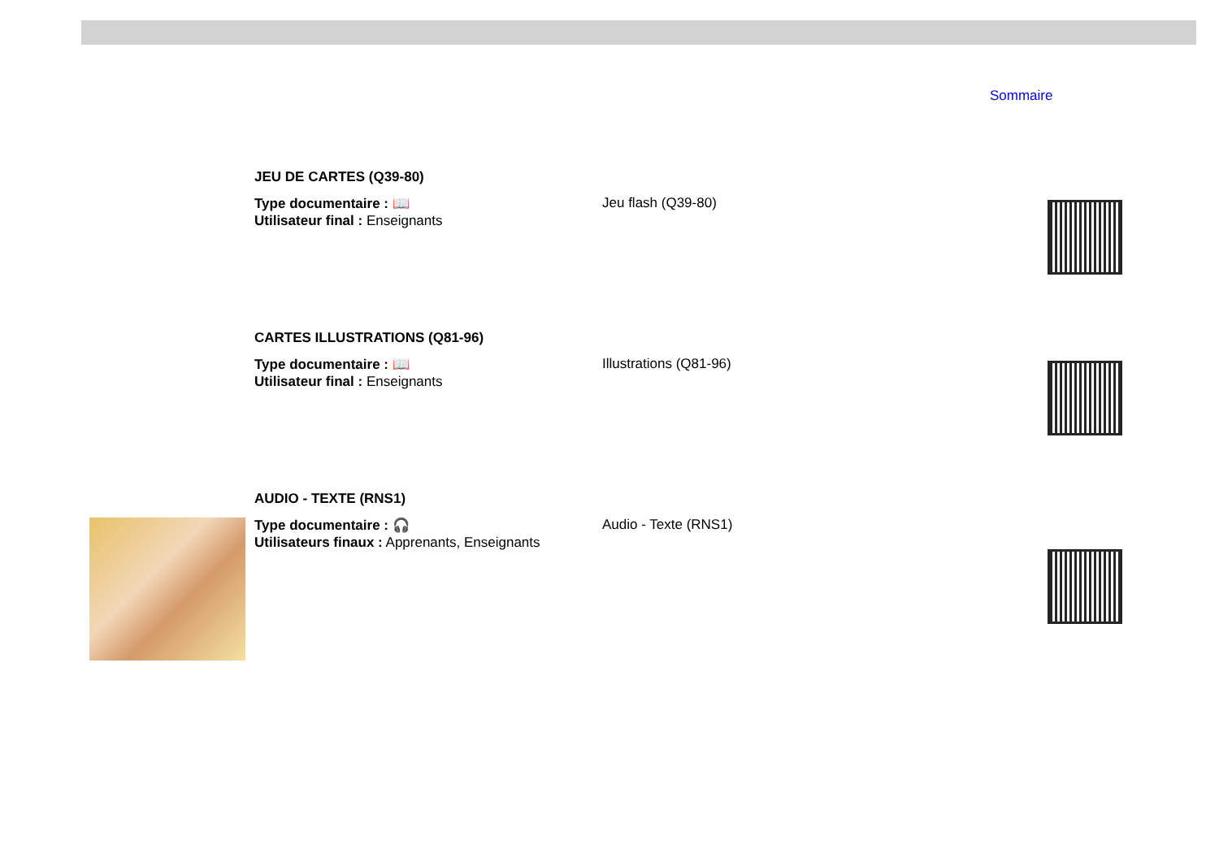Sommaire
JEU DE CARTES (Q39-80)
Type documentaire : 📖
Utilisateur final : Enseignants
Jeu flash (Q39-80)
CARTES ILLUSTRATIONS (Q81-96)
Type documentaire : 📖
Utilisateur final : Enseignants
Illustrations (Q81-96)
AUDIO - TEXTE (RNS1)
Type documentaire : 🎧
Utilisateurs finaux : Apprenants, Enseignants
Audio - Texte (RNS1)